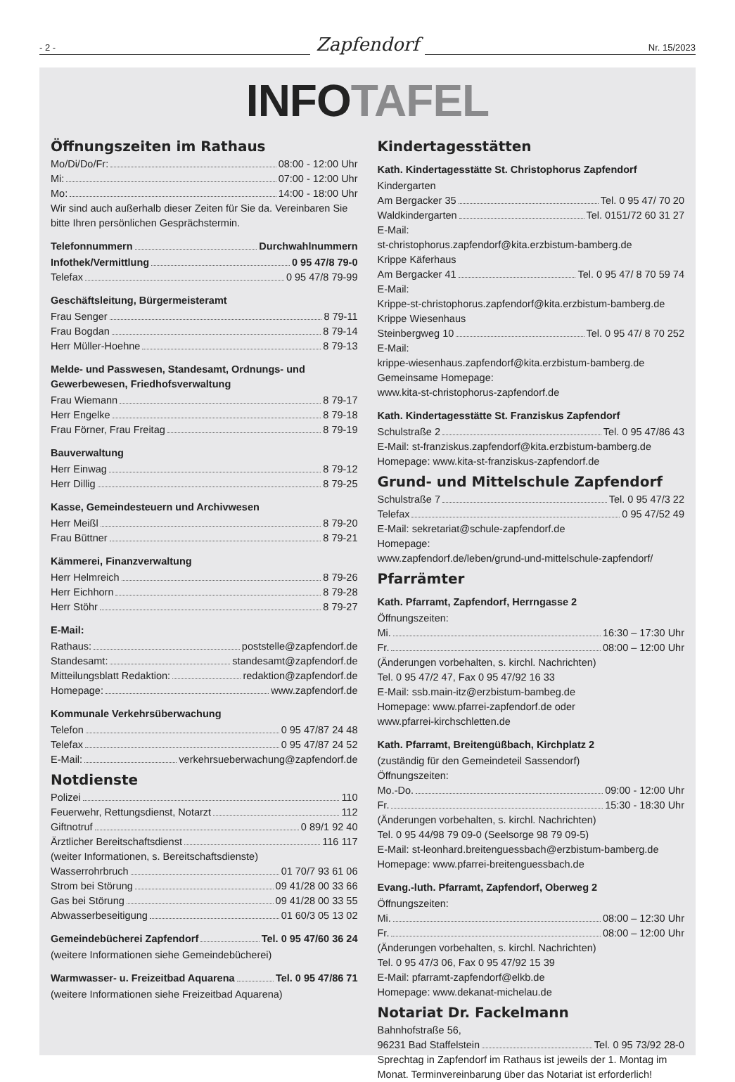- 2 -
Zapfendorf
Nr. 15/2023
INFOTAFEL
Öffnungszeiten im Rathaus
Mo/Di/Do/Fr: 08:00 - 12:00 Uhr
Mi: 07:00 - 12:00 Uhr
Mo: 14:00 - 18:00 Uhr
Wir sind auch außerhalb dieser Zeiten für Sie da. Vereinbaren Sie bitte Ihren persönlichen Gesprächstermin.
Telefonnummern Durchwahlnummern
Infothek/Vermittlung 0 95 47/8 79-0
Telefax 0 95 47/8 79-99
Geschäftsleitung, Bürgermeisteramt
Frau Senger 8 79-11
Frau Bogdan 8 79-14
Herr Müller-Hoehne 8 79-13
Melde- und Passwesen, Standesamt, Ordnungs- und Gewerbewesen, Friedhofsverwaltung
Frau Wiemann 8 79-17
Herr Engelke 8 79-18
Frau Förner, Frau Freitag 8 79-19
Bauverwaltung
Herr Einwag 8 79-12
Herr Dillig 8 79-25
Kasse, Gemeindesteuern und Archivwesen
Herr Meißl 8 79-20
Frau Büttner 8 79-21
Kämmerei, Finanzverwaltung
Herr Helmreich 8 79-26
Herr Eichhorn 8 79-28
Herr Stöhr 8 79-27
E-Mail:
Rathaus: poststelle@zapfendorf.de
Standesamt: standesamt@zapfendorf.de
Mitteilungsblatt Redaktion: redaktion@zapfendorf.de
Homepage: www.zapfendorf.de
Kommunale Verkehrsüberwachung
Telefon 0 95 47/87 24 48
Telefax 0 95 47/87 24 52
E-Mail: verkehrsueberwachung@zapfendorf.de
Notdienste
Polizei 110
Feuerwehr, Rettungsdienst, Notarzt 112
Giftnotruf 0 89/1 92 40
Ärztlicher Bereitschaftsdienst 116 117
(weiter Informationen, s. Bereitschaftsdienste)
Wasserrohrbruch 01 70/7 93 61 06
Strom bei Störung 09 41/28 00 33 66
Gas bei Störung 09 41/28 00 33 55
Abwasserbeseitigung 01 60/3 05 13 02
Gemeindebücherei Zapfendorf Tel. 0 95 47/60 36 24
(weitere Informationen siehe Gemeindebücherei)
Warmwasser- u. Freizeitbad Aquarena Tel. 0 95 47/86 71
(weitere Informationen siehe Freizeitbad Aquarena)
Kindertagesstätten
Kath. Kindertagesstätte St. Christophorus Zapfendorf
Kindergarten
Am Bergacker 35 Tel. 0 95 47/ 70 20
Waldkindergarten Tel. 0151/72 60 31 27
E-Mail:
st-christophorus.zapfendorf@kita.erzbistum-bamberg.de
Krippe Käferhaus
Am Bergacker 41 Tel. 0 95 47/ 8 70 59 74
E-Mail:
Krippe-st-christophorus.zapfendorf@kita.erzbistum-bamberg.de
Krippe Wiesenhaus
Steinbergweg 10 Tel. 0 95 47/ 8 70 252
E-Mail:
krippe-wiesenhaus.zapfendorf@kita.erzbistum-bamberg.de
Gemeinsame Homepage:
www.kita-st-christophorus-zapfendorf.de
Kath. Kindertagesstätte St. Franziskus Zapfendorf
Schulstraße 2 Tel. 0 95 47/86 43
E-Mail: st-franziskus.zapfendorf@kita.erzbistum-bamberg.de
Homepage: www.kita-st-franziskus-zapfendorf.de
Grund- und Mittelschule Zapfendorf
Schulstraße 7 Tel. 0 95 47/3 22
Telefax 0 95 47/52 49
E-Mail: sekretariat@schule-zapfendorf.de
Homepage:
www.zapfendorf.de/leben/grund-und-mittelschule-zapfendorf/
Pfarrämter
Kath. Pfarramt, Zapfendorf, Herrngasse 2
Öffnungszeiten:
Mi. 16:30 – 17:30 Uhr
Fr. 08:00 – 12:00 Uhr
(Änderungen vorbehalten, s. kirchl. Nachrichten)
Tel. 0 95 47/2 47, Fax 0 95 47/92 16 33
E-Mail: ssb.main-itz@erzbistum-bambeg.de
Homepage: www.pfarrei-zapfendorf.de oder
www.pfarrei-kirchschletten.de
Kath. Pfarramt, Breitengüßbach, Kirchplatz 2
(zuständig für den Gemeindeteil Sassendorf)
Öffnungszeiten:
Mo.-Do. 09:00 - 12:00 Uhr
Fr. 15:30 - 18:30 Uhr
(Änderungen vorbehalten, s. kirchl. Nachrichten)
Tel. 0 95 44/98 79 09-0 (Seelsorge 98 79 09-5)
E-Mail: st-leonhard.breitenguessbach@erzbistum-bamberg.de
Homepage: www.pfarrei-breitenguessbach.de
Evang.-luth. Pfarramt, Zapfendorf, Oberweg 2
Öffnungszeiten:
Mi. 08:00 – 12:30 Uhr
Fr. 08:00 – 12:00 Uhr
(Änderungen vorbehalten, s. kirchl. Nachrichten)
Tel. 0 95 47/3 06, Fax 0 95 47/92 15 39
E-Mail: pfarramt-zapfendorf@elkb.de
Homepage: www.dekanat-michelau.de
Notariat Dr. Fackelmann
Bahnhofstraße 56,
96231 Bad Staffelstein Tel. 0 95 73/92 28-0
Sprechtag in Zapfendorf im Rathaus ist jeweils der 1. Montag im Monat. Terminvereinbarung über das Notariat ist erforderlich!